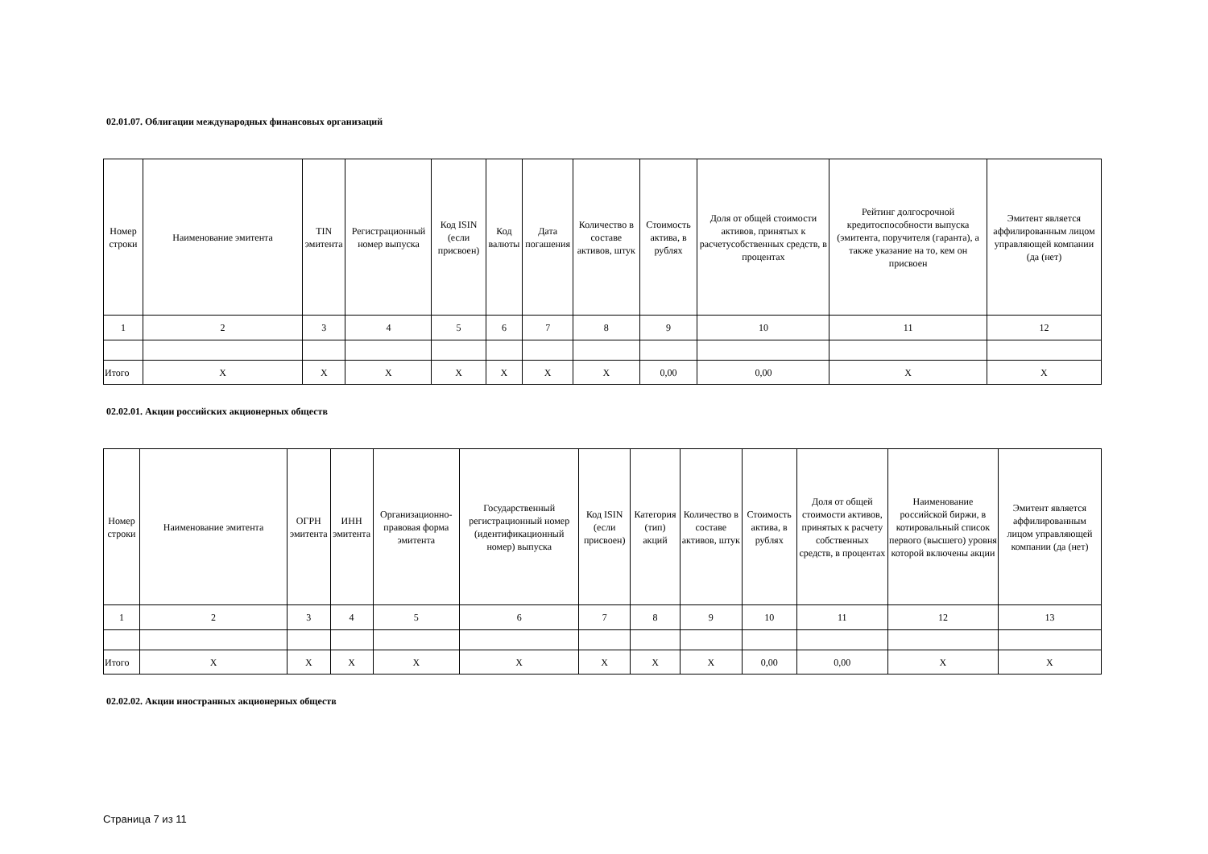02.01.07. Облигации международных финансовых организаций
| Номер строки | Наименование эмитента | TIN эмитента | Регистрационный номер выпуска | Код ISIN (если присвоен) | Код валюты | Дата погашения | Количество в составе активов, штук | Стоимость актива, в рублях | Доля от общей стоимости активов, принятых к расчетусобственных средств, в процентах | Рейтинг долгосрочной кредитоспособности выпуска (эмитента, поручителя (гаранта), а также указание на то, кем он присвоен | Эмитент является аффилированным лицом управляющей компании (да (нет) |
| --- | --- | --- | --- | --- | --- | --- | --- | --- | --- | --- | --- |
| 1 | 2 | 3 | 4 | 5 | 6 | 7 | 8 | 9 | 10 | 11 | 12 |
| Итого | X | X | X | X | X | X | X | 0,00 | 0,00 | X | X |
02.02.01. Акции российских акционерных обществ
| Номер строки | Наименование эмитента | ОГРН эмитента | ИНН эмитента | Организационно-правовая форма эмитента | Государственный регистрационный номер (идентификационный номер) выпуска | Код ISIN (если присвоен) | Категория (тип) акций | Количество в составе активов, штук | Стоимость актива, в рублях | Доля от общей стоимости активов, принятых к расчету собственных средств, в процентах | Наименование российской биржи, в котировальный список первого (высшего) уровня которой включены акции | Эмитент является аффилированным лицом управляющей компании (да (нет) |
| --- | --- | --- | --- | --- | --- | --- | --- | --- | --- | --- | --- | --- |
| 1 | 2 | 3 | 4 | 5 | 6 | 7 | 8 | 9 | 10 | 11 | 12 | 13 |
| Итого | X | X | X | X | X | X | X | X | 0,00 | 0,00 | X | X |
02.02.02. Акции иностранных акционерных обществ
Страница 7 из 11